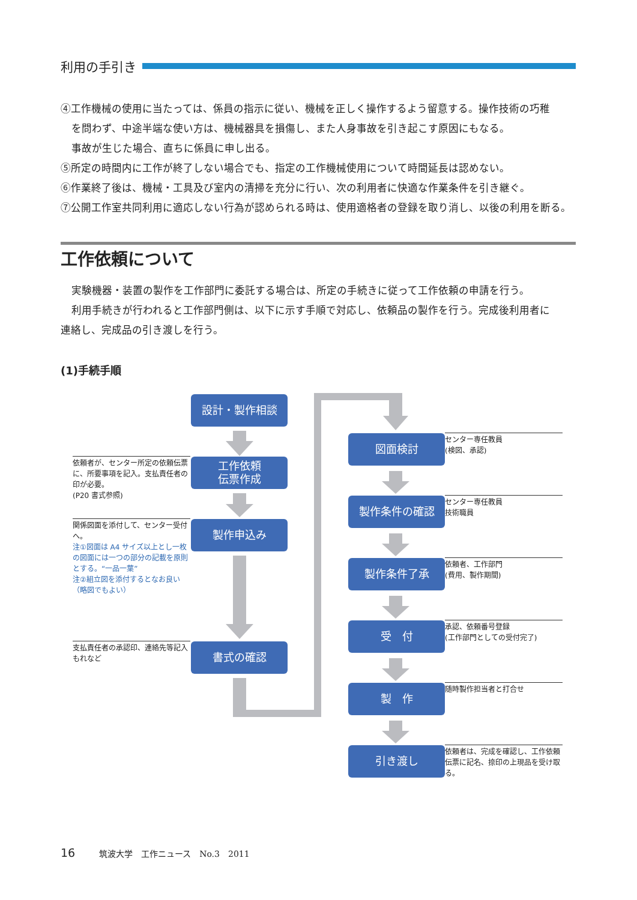利用の手引き
④工作機械の使用に当たっては、係員の指示に従い、機械を正しく操作するよう留意する。操作技術の巧稚
を問わず、中途半端な使い方は、機械器具を損傷し、また人身事故を引き起こす原因にもなる。
事故が生じた場合、直ちに係員に申し出る。
⑤所定の時間内に工作が終了しない場合でも、指定の工作機械使用について時間延長は認めない。
⑥作業終了後は、機械・工具及び室内の清掃を充分に行い、次の利用者に快適な作業条件を引き継ぐ。
⑦公開工作室共同利用に適応しない行為が認められる時は、使用適格者の登録を取り消し、以後の利用を断る。
工作依頼について
実験機器・装置の製作を工作部門に委託する場合は、所定の手続きに従って工作依頼の申請を行う。
利用手続きが行われると工作部門側は、以下に示す手順で対応し、依頼品の製作を行う。完成後利用者に
連絡し、完成品の引き渡しを行う。
(1)手続手順
設計・製作相談
依頼者が、センター所定の依頼伝票に、所要事項を記入。支払責任者の印が必要。
(P20 書式参照)
工作依頼
伝票作成
関係図面を添付して、センター受付へ。
注①図面は A4 サイズ以上とし一枚の図面には一つの部分の記載を原則とする。“一品一葉”
注②組立図を添付するとなお良い（略図でもよい）
製作申込み
支払責任者の承認印、連絡先等記入もれなど
書式の確認
図面検討
センター専任教員
(検図、承認)
製作条件の確認
センター専任教員
技術職員
製作条件了承
依頼者、工作部門
(費用、製作期間)
受　付
承認、依頼番号登録
(工作部門としての受付完了)
製　作 随時製作担当者と打合せ
引き渡し
依頼者は、完成を確認し、工作依頼伝票に記名、捺印の上現品を受け取る。
16 筑波大学　工作ニュース　No.3　2011